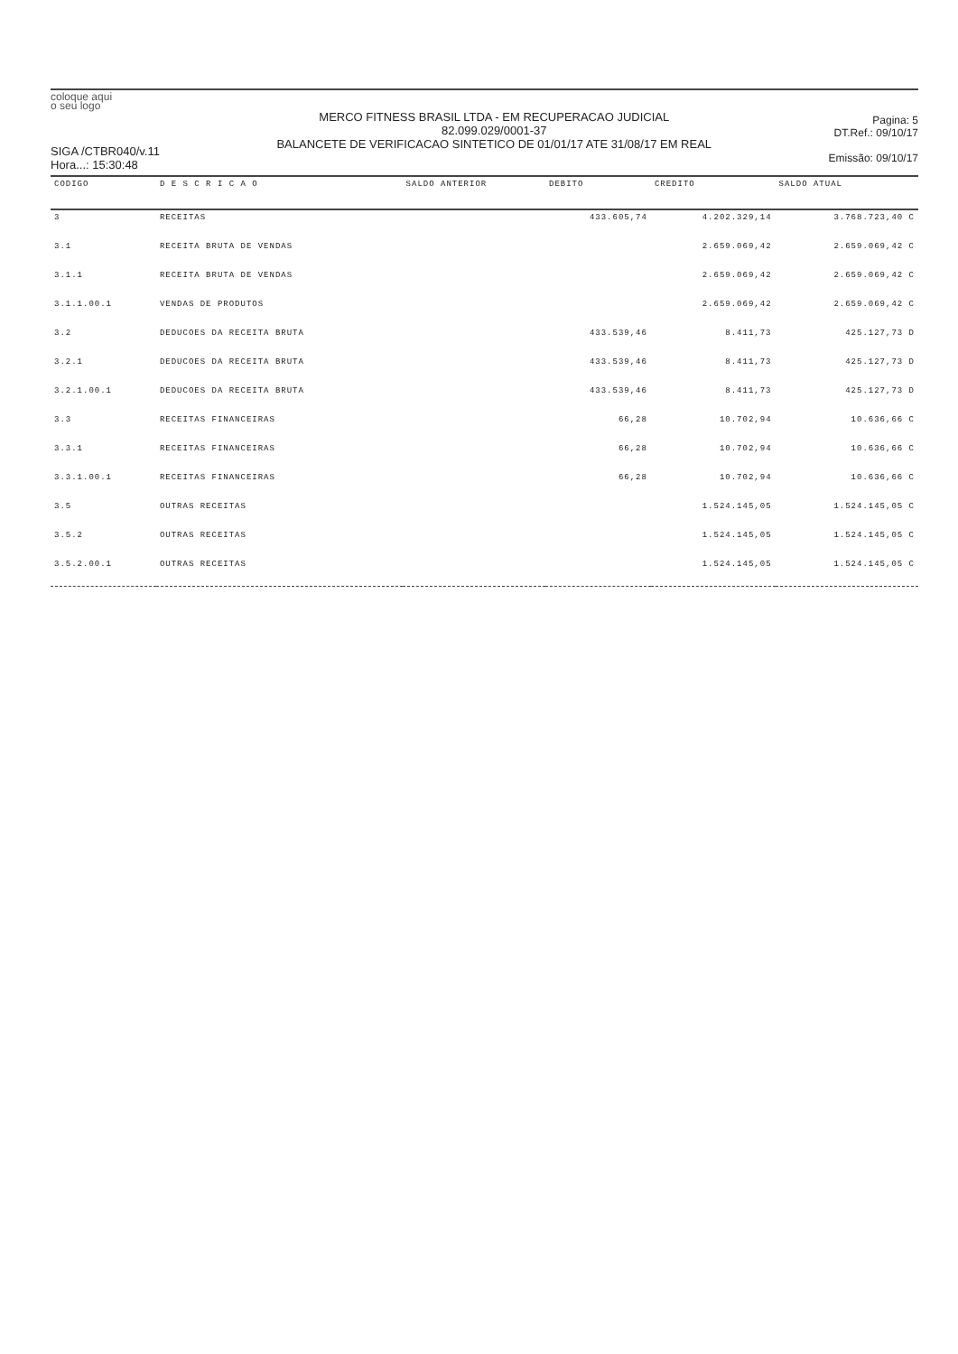coloque aqui
o seu logo
SIGA /CTBR040/v.11
Hora...: 15:30:48
MERCO FITNESS BRASIL LTDA - EM RECUPERACAO JUDICIAL
82.099.029/0001-37
BALANCETE DE VERIFICACAO SINTETICO DE 01/01/17 ATE 31/08/17 EM REAL
Pagina: 5
DT.Ref.: 09/10/17
Emissão: 09/10/17
| CODIGO | D E S C R I C A O | SALDO ANTERIOR | DEBITO | CREDITO | SALDO ATUAL |
| --- | --- | --- | --- | --- | --- |
| 3 | RECEITAS | | 433.605,74 | 4.202.329,14 | 3.768.723,40 C |
| 3.1 | RECEITA BRUTA DE VENDAS | | | 2.659.069,42 | 2.659.069,42 C |
| 3.1.1 | RECEITA BRUTA DE VENDAS | | | 2.659.069,42 | 2.659.069,42 C |
| 3.1.1.00.1 | VENDAS DE PRODUTOS | | | 2.659.069,42 | 2.659.069,42 C |
| 3.2 | DEDUCOES DA RECEITA BRUTA | | 433.539,46 | 8.411,73 | 425.127,73 D |
| 3.2.1 | DEDUCOES DA RECEITA BRUTA | | 433.539,46 | 8.411,73 | 425.127,73 D |
| 3.2.1.00.1 | DEDUCOES DA RECEITA BRUTA | | 433.539,46 | 8.411,73 | 425.127,73 D |
| 3.3 | RECEITAS FINANCEIRAS | | 66,28 | 10.702,94 | 10.636,66 C |
| 3.3.1 | RECEITAS FINANCEIRAS | | 66,28 | 10.702,94 | 10.636,66 C |
| 3.3.1.00.1 | RECEITAS FINANCEIRAS | | 66,28 | 10.702,94 | 10.636,66 C |
| 3.5 | OUTRAS RECEITAS | | | 1.524.145,05 | 1.524.145,05 C |
| 3.5.2 | OUTRAS RECEITAS | | | 1.524.145,05 | 1.524.145,05 C |
| 3.5.2.00.1 | OUTRAS RECEITAS | | | 1.524.145,05 | 1.524.145,05 C |